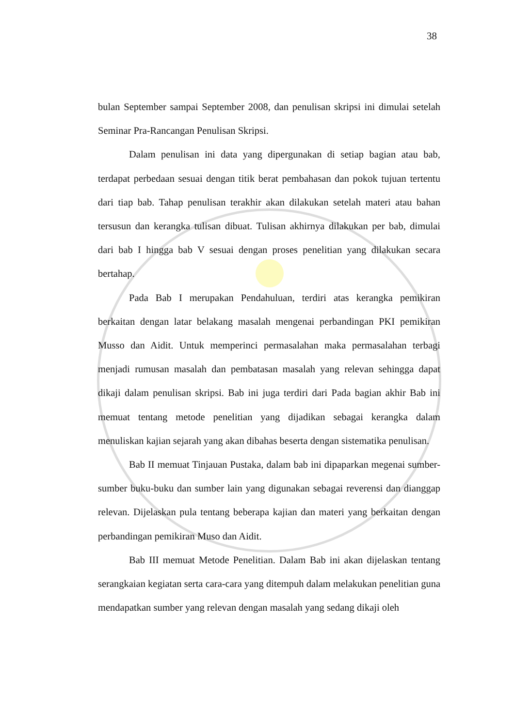38
bulan September sampai September 2008, dan penulisan skripsi ini dimulai setelah Seminar Pra-Rancangan Penulisan Skripsi.
Dalam penulisan ini data yang dipergunakan di setiap bagian atau bab, terdapat perbedaan sesuai dengan titik berat pembahasan dan pokok tujuan tertentu dari tiap bab. Tahap penulisan terakhir akan dilakukan setelah materi atau bahan tersusun dan kerangka tulisan dibuat. Tulisan akhirnya dilakukan per bab, dimulai dari bab I hingga bab V sesuai dengan proses penelitian yang dilakukan secara bertahap.
Pada Bab I merupakan Pendahuluan, terdiri atas kerangka pemikiran berkaitan dengan latar belakang masalah mengenai perbandingan PKI pemikiran Musso dan Aidit. Untuk memperinci permasalahan maka permasalahan terbagi menjadi rumusan masalah dan pembatasan masalah yang relevan sehingga dapat dikaji dalam penulisan skripsi. Bab ini juga terdiri dari Pada bagian akhir Bab ini memuat tentang metode penelitian yang dijadikan sebagai kerangka dalam menuliskan kajian sejarah yang akan dibahas beserta dengan sistematika penulisan.
Bab II memuat Tinjauan Pustaka, dalam bab ini dipaparkan megenai sumber-sumber buku-buku dan sumber lain yang digunakan sebagai reverensi dan dianggap relevan. Dijelaskan pula tentang beberapa kajian dan materi yang berkaitan dengan perbandingan pemikiran Muso dan Aidit.
Bab III memuat Metode Penelitian. Dalam Bab ini akan dijelaskan tentang serangkaian kegiatan serta cara-cara yang ditempuh dalam melakukan penelitian guna mendapatkan sumber yang relevan dengan masalah yang sedang dikaji oleh